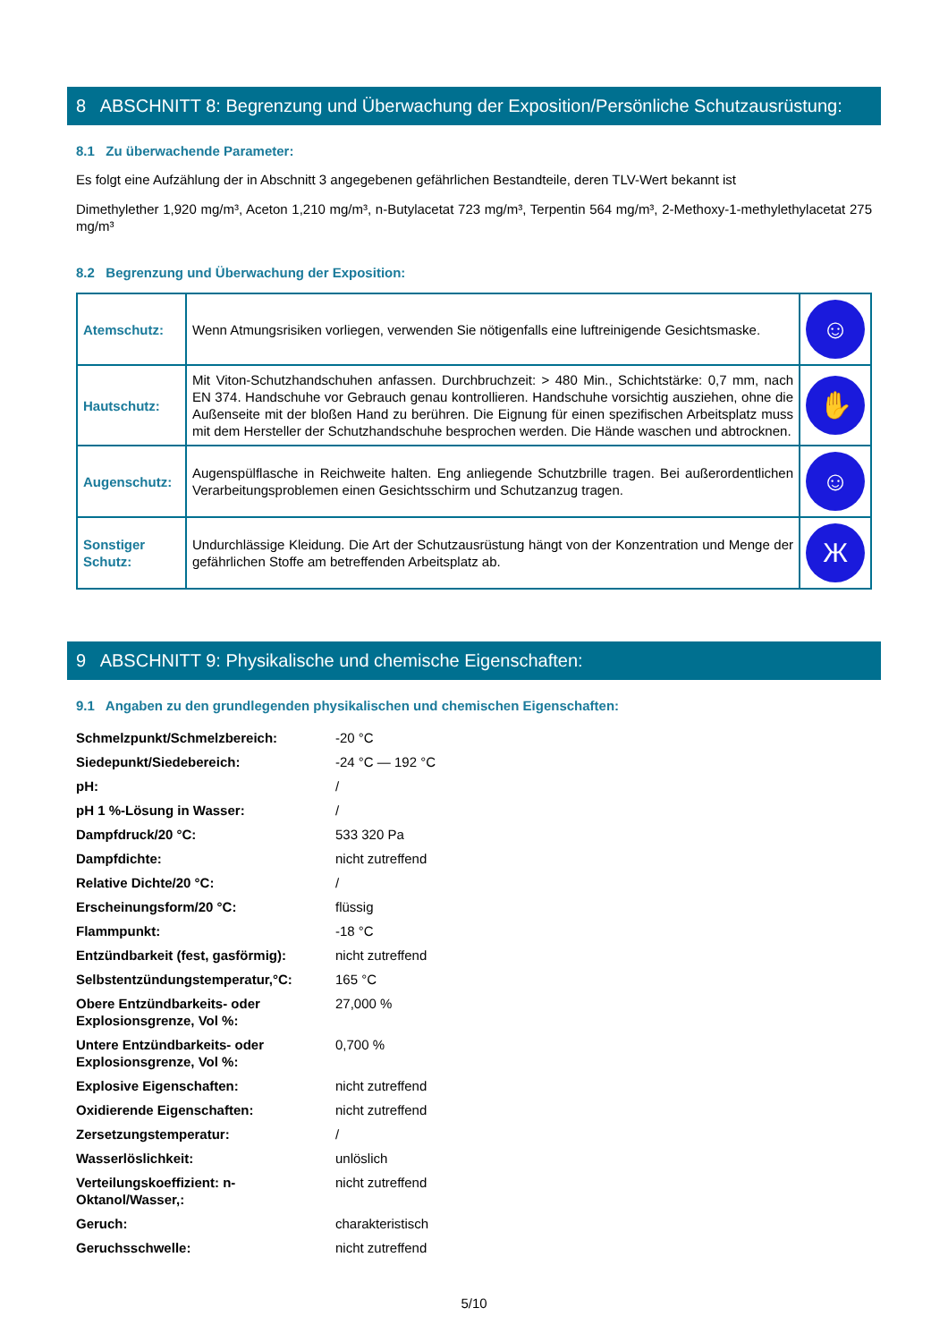8 ABSCHNITT 8: Begrenzung und Überwachung der Exposition/Persönliche Schutzausrüstung:
8.1 Zu überwachende Parameter:
Es folgt eine Aufzählung der in Abschnitt 3 angegebenen gefährlichen Bestandteile, deren TLV-Wert bekannt ist
Dimethylether 1,920 mg/m³, Aceton 1,210 mg/m³, n-Butylacetat 723 mg/m³, Terpentin 564 mg/m³, 2-Methoxy-1-methylethylacetat 275 mg/m³
8.2 Begrenzung und Überwachung der Exposition:
| Atemschutz: | Wenn Atmungsrisiken vorliegen, verwenden Sie nötigenfalls eine luftreinigende Gesichtsmaske. | ☺ |
| Hautschutz: | Mit Viton-Schutzhandschuhen anfassen. Durchbruchzeit: > 480 Min., Schichtstärke: 0,7 mm, nach EN 374. Handschuhe vor Gebrauch genau kontrollieren. Handschuhe vorsichtig ausziehen, ohne die Außenseite mit der bloßen Hand zu berühren. Die Eignung für einen spezifischen Arbeitsplatz muss mit dem Hersteller der Schutzhandschuhe besprochen werden. Die Hände waschen und abtrocknen. | ✋ |
| Augenschutz: | Augenspülflasche in Reichweite halten. Eng anliegende Schutzbrille tragen. Bei außerordentlichen Verarbeitungsproblemen einen Gesichtsschirm und Schutzanzug tragen. | ☺ |
| Sonstiger Schutz: | Undurchlässige Kleidung. Die Art der Schutzausrüstung hängt von der Konzentration und Menge der gefährlichen Stoffe am betreffenden Arbeitsplatz ab. | Ж |
9 ABSCHNITT 9: Physikalische und chemische Eigenschaften:
9.1 Angaben zu den grundlegenden physikalischen und chemischen Eigenschaften:
| Schmelzpunkt/Schmelzbereich: | -20 °C |
| Siedepunkt/Siedebereich: | -24 °C — 192 °C |
| pH: | / |
| pH 1 %-Lösung in Wasser: | / |
| Dampfdruck/20 °C: | 533 320 Pa |
| Dampfdichte: | nicht zutreffend |
| Relative Dichte/20 °C: | / |
| Erscheinungsform/20 °C: | flüssig |
| Flammpunkt: | -18 °C |
| Entzündbarkeit (fest, gasförmig): | nicht zutreffend |
| Selbstentzündungstemperatur,°C: | 165 °C |
| Obere Entzündbarkeits- oder Explosionsgrenze, Vol %: | 27,000 % |
| Untere Entzündbarkeits- oder Explosionsgrenze, Vol %: | 0,700 % |
| Explosive Eigenschaften: | nicht zutreffend |
| Oxidierende Eigenschaften: | nicht zutreffend |
| Zersetzungstemperatur: | / |
| Wasserlöslichkeit: | unlöslich |
| Verteilungskoeffizient: n-Oktanol/Wasser,: | nicht zutreffend |
| Geruch: | charakteristisch |
| Geruchsschwelle: | nicht zutreffend |
5/10